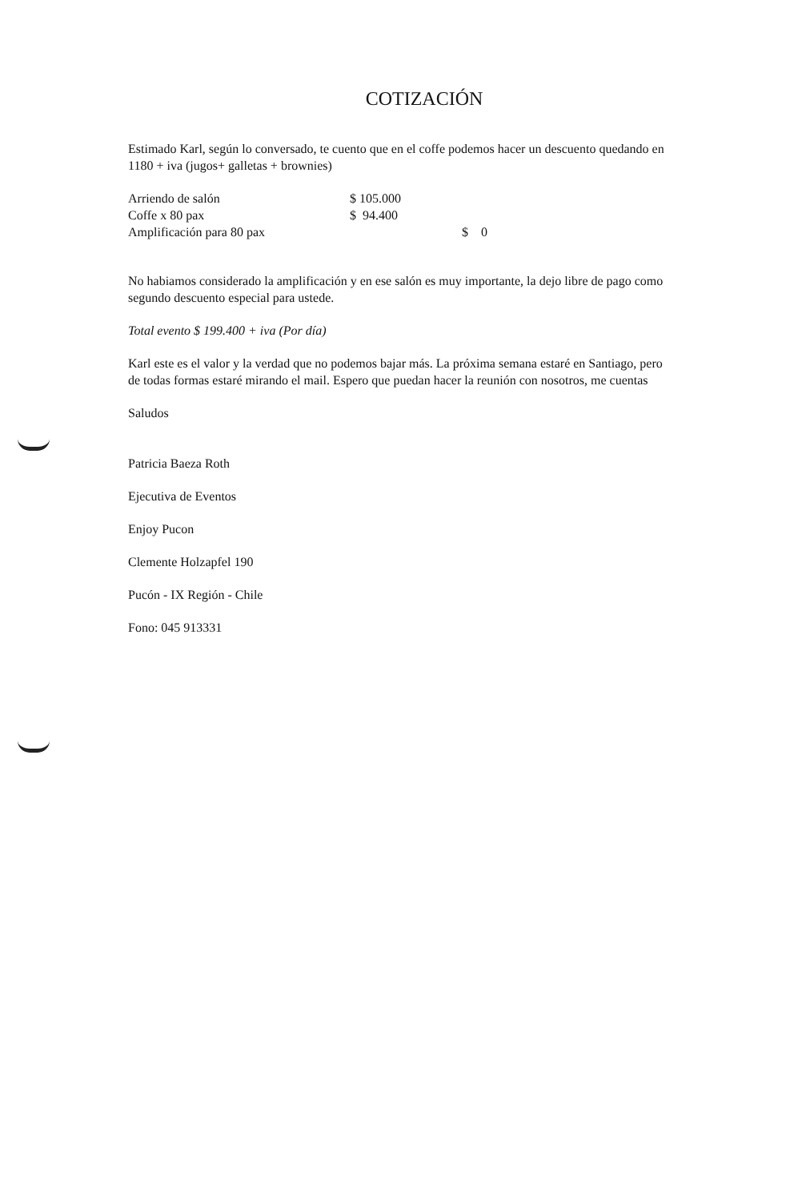COTIZACIÓN
Estimado Karl, según lo conversado, te cuento que en el coffe podemos hacer un descuento quedando en 1180 + iva (jugos+ galletas + brownies)
| Arriendo de salón | $ 105.000 | |
| Coffe x 80 pax | $ 94.400 | |
| Amplificación para 80 pax | | $ 0 |
No habiamos considerado la amplificación y en ese salón es muy importante, la dejo libre de pago como segundo descuento especial para ustede.
Total evento $ 199.400 + iva (Por día)
Karl este es el valor y la verdad que no podemos bajar más. La próxima semana estaré en Santiago, pero de todas formas estaré mirando el mail. Espero que puedan hacer la reunión con nosotros, me cuentas
Saludos
Patricia Baeza Roth
Ejecutiva de Eventos
Enjoy Pucon
Clemente Holzapfel 190
Pucón - IX Región - Chile
Fono: 045 913331